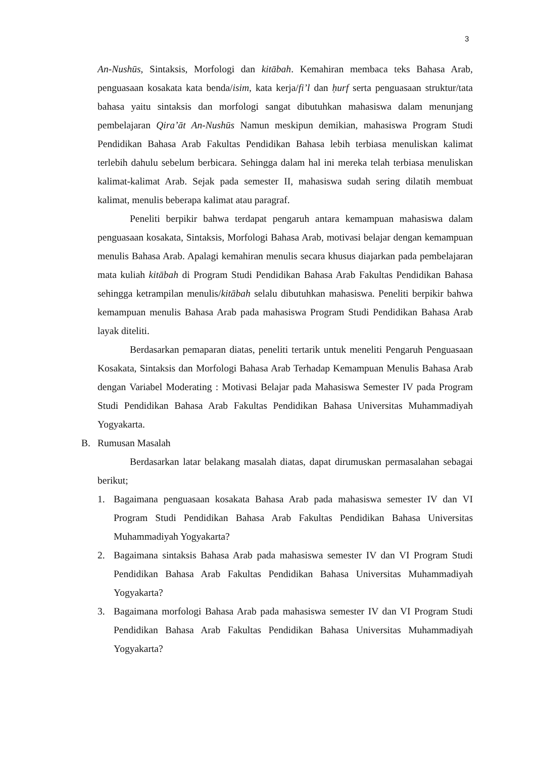3
An-Nushūs, Sintaksis, Morfologi dan kitābah. Kemahiran membaca teks Bahasa Arab, penguasaan kosakata kata benda/isim, kata kerja/fi’l dan ḥurf serta penguasaan struktur/tata bahasa yaitu sintaksis dan morfologi sangat dibutuhkan mahasiswa dalam menunjang pembelajaran Qira’āt An-Nushūs Namun meskipun demikian, mahasiswa Program Studi Pendidikan Bahasa Arab Fakultas Pendidikan Bahasa lebih terbiasa menuliskan kalimat terlebih dahulu sebelum berbicara. Sehingga dalam hal ini mereka telah terbiasa menuliskan kalimat-kalimat Arab. Sejak pada semester II, mahasiswa sudah sering dilatih membuat kalimat, menulis beberapa kalimat atau paragraf.
Peneliti berpikir bahwa terdapat pengaruh antara kemampuan mahasiswa dalam penguasaan kosakata, Sintaksis, Morfologi Bahasa Arab, motivasi belajar dengan kemampuan menulis Bahasa Arab. Apalagi kemahiran menulis secara khusus diajarkan pada pembelajaran mata kuliah kitābah di Program Studi Pendidikan Bahasa Arab Fakultas Pendidikan Bahasa sehingga ketrampilan menulis/kitābah selalu dibutuhkan mahasiswa. Peneliti berpikir bahwa kemampuan menulis Bahasa Arab pada mahasiswa Program Studi Pendidikan Bahasa Arab layak diteliti.
Berdasarkan pemaparan diatas, peneliti tertarik untuk meneliti Pengaruh Penguasaan Kosakata, Sintaksis dan Morfologi Bahasa Arab Terhadap Kemampuan Menulis Bahasa Arab dengan Variabel Moderating : Motivasi Belajar pada Mahasiswa Semester IV pada Program Studi Pendidikan Bahasa Arab Fakultas Pendidikan Bahasa Universitas Muhammadiyah Yogyakarta.
B. Rumusan Masalah
Berdasarkan latar belakang masalah diatas, dapat dirumuskan permasalahan sebagai berikut;
1. Bagaimana penguasaan kosakata Bahasa Arab pada mahasiswa semester IV dan VI Program Studi Pendidikan Bahasa Arab Fakultas Pendidikan Bahasa Universitas Muhammadiyah Yogyakarta?
2. Bagaimana sintaksis Bahasa Arab pada mahasiswa semester IV dan VI Program Studi Pendidikan Bahasa Arab Fakultas Pendidikan Bahasa Universitas Muhammadiyah Yogyakarta?
3. Bagaimana morfologi Bahasa Arab pada mahasiswa semester IV dan VI Program Studi Pendidikan Bahasa Arab Fakultas Pendidikan Bahasa Universitas Muhammadiyah Yogyakarta?